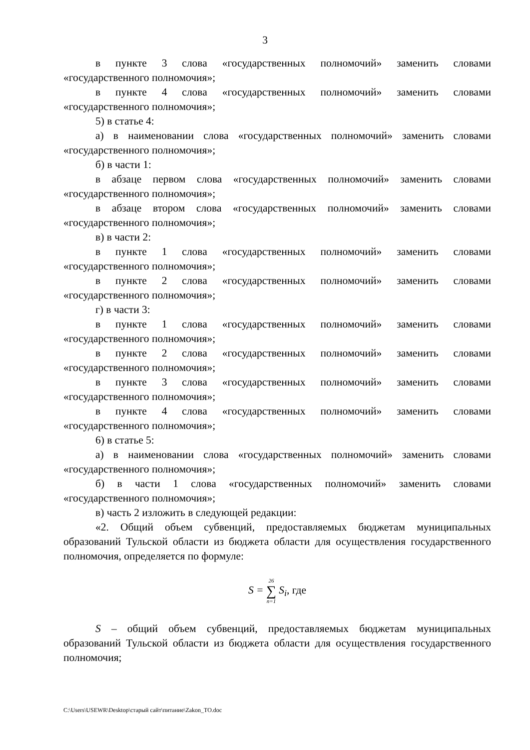3
в пункте 3 слова «государственных полномочий» заменить словами «государственного полномочия»;
в пункте 4 слова «государственных полномочий» заменить словами «государственного полномочия»;
5) в статье 4:
а) в наименовании слова «государственных полномочий» заменить словами «государственного полномочия»;
б) в части 1:
в абзаце первом слова «государственных полномочий» заменить словами «государственного полномочия»;
в абзаце втором слова «государственных полномочий» заменить словами «государственного полномочия»;
в) в части 2:
в пункте 1 слова «государственных полномочий» заменить словами «государственного полномочия»;
в пункте 2 слова «государственных полномочий» заменить словами «государственного полномочия»;
г) в части 3:
в пункте 1 слова «государственных полномочий» заменить словами «государственного полномочия»;
в пункте 2 слова «государственных полномочий» заменить словами «государственного полномочия»;
в пункте 3 слова «государственных полномочий» заменить словами «государственного полномочия»;
в пункте 4 слова «государственных полномочий» заменить словами «государственного полномочия»;
6) в статье 5:
а) в наименовании слова «государственных полномочий» заменить словами «государственного полномочия»;
б) в части 1 слова «государственных полномочий» заменить словами «государственного полномочия»;
в) часть 2 изложить в следующей редакции:
«2. Общий объем субвенций, предоставляемых бюджетам муниципальных образований Тульской области из бюджета области для осуществления государственного полномочия, определяется по формуле:
S = 26
∑
n=1 S<sub>i</sub>, где
S – общий объем субвенций, предоставляемых бюджетам муниципальных образований Тульской области из бюджета области для осуществления государственного полномочия;
C:\Users\USEWR\Desktop\старый сайт\питание\Zakon_TO.doc